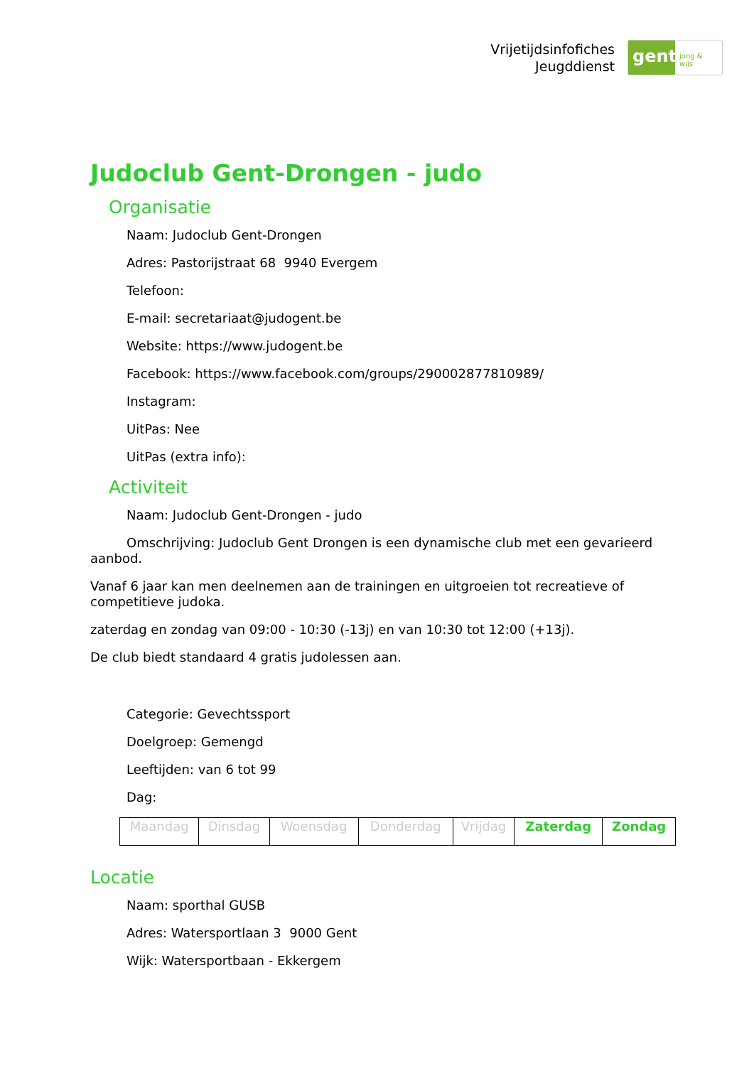Vrijetijdsinfofiches
Jeugddienst
gent:
jong & wijs
Judoclub Gent-Drongen - judo
Organisatie
Naam: Judoclub Gent-Drongen
Adres: Pastorijstraat 68 9940 Evergem
Telefoon:
E-mail: secretariaat@judogent.be
Website: https://www.judogent.be
Facebook: https://www.facebook.com/groups/290002877810989/
Instagram:
UitPas: Nee
UitPas (extra info):
Activiteit
Naam: Judoclub Gent-Drongen - judo
Omschrijving: Judoclub Gent Drongen is een dynamische club met een gevarieerd aanbod.
Vanaf 6 jaar kan men deelnemen aan de trainingen en uitgroeien tot recreatieve of competitieve judoka.
zaterdag en zondag van 09:00 - 10:30 (-13j) en van 10:30 tot 12:00 (+13j).
De club biedt standaard 4 gratis judolessen aan.
Categorie: Gevechtssport
Doelgroep: Gemengd
Leeftijden: van 6 tot 99
Dag:
| Maandag | Dinsdag | Woensdag | Donderdag | Vrijdag | Zaterdag | Zondag |
Locatie
Naam: sporthal GUSB
Adres: Watersportlaan 3 9000 Gent
Wijk: Watersportbaan - Ekkergem